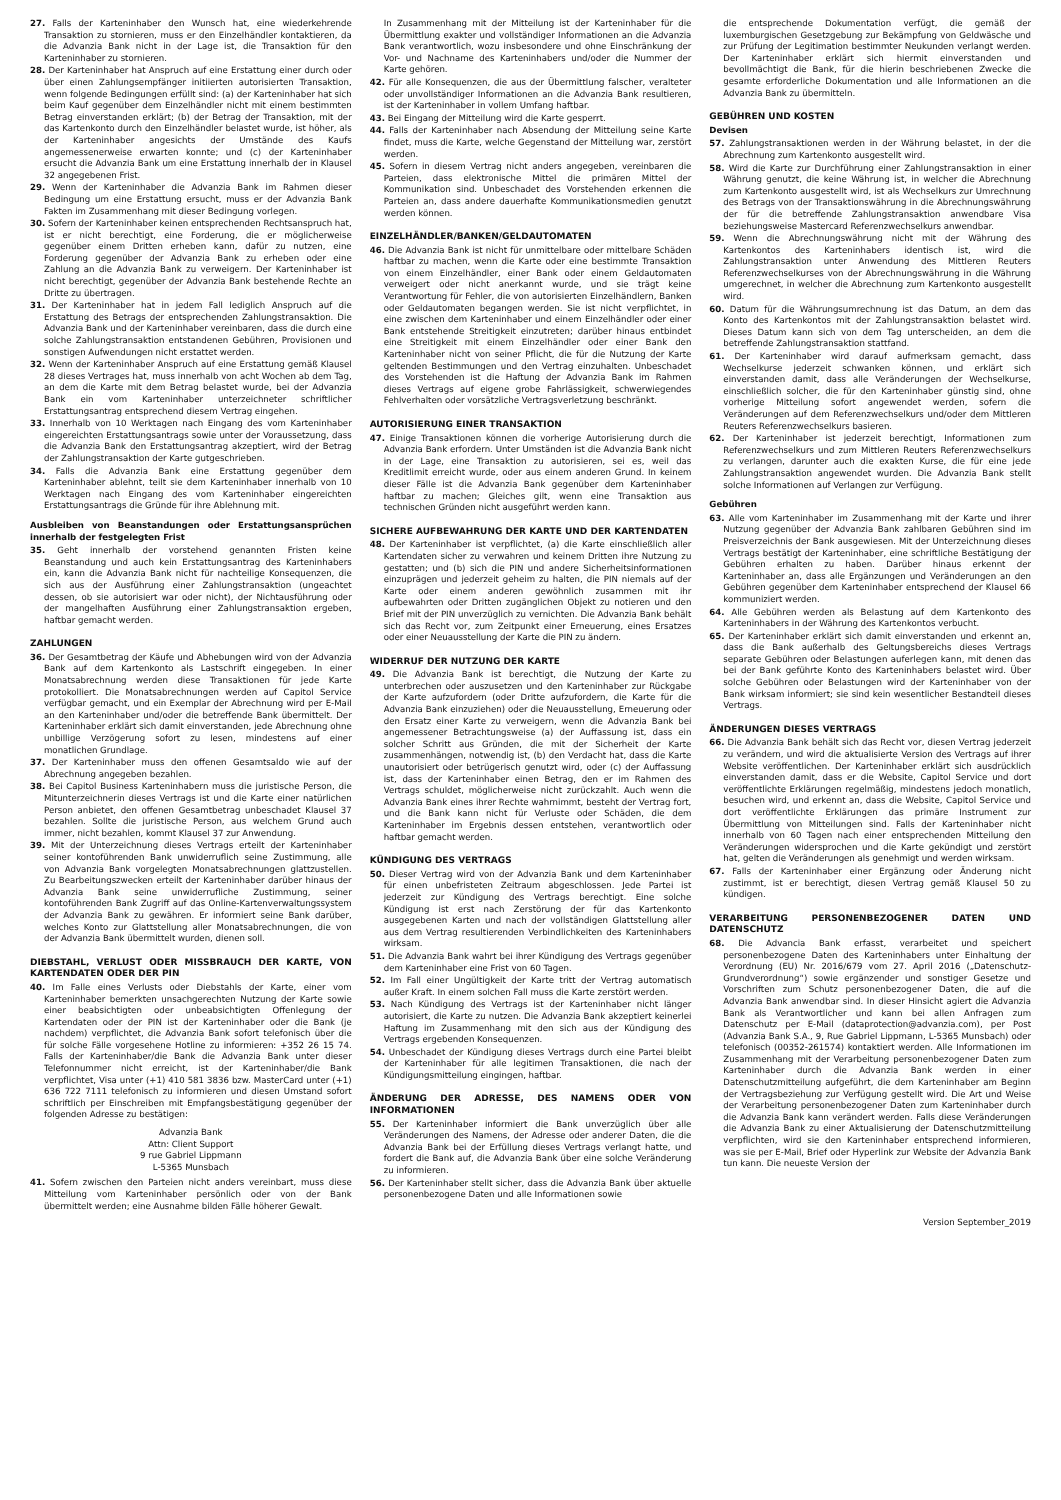27. Falls der Karteninhaber den Wunsch hat, eine wiederkehrende Transaktion zu stornieren, muss er den Einzelhändler kontaktieren, da die Advanzia Bank nicht in der Lage ist, die Transaktion für den Karteninhaber zu stornieren.
28. Der Karteninhaber hat Anspruch auf eine Erstattung einer durch oder über einen Zahlungsempfänger initiierten autorisierten Transaktion, wenn folgende Bedingungen erfüllt sind: (a) der Karteninhaber hat sich beim Kauf gegenüber dem Einzelhändler nicht mit einem bestimmten Betrag einverstanden erklärt; (b) der Betrag der Transaktion, mit der das Kartenkonto durch den Einzelhändler belastet wurde, ist höher, als der Karteninhaber angesichts der Umstände des Kaufs angemessenerweise erwarten konnte; und (c) der Karteninhaber ersucht die Advanzia Bank um eine Erstattung innerhalb der in Klausel 32 angegebenen Frist.
29. Wenn der Karteninhaber die Advanzia Bank im Rahmen dieser Bedingung um eine Erstattung ersucht, muss er der Advanzia Bank Fakten im Zusammenhang mit dieser Bedingung vorlegen.
30. Sofern der Karteninhaber keinen entsprechenden Rechtsanspruch hat, ist er nicht berechtigt, eine Forderung, die er möglicherweise gegenüber einem Dritten erheben kann, dafür zu nutzen, eine Forderung gegenüber der Advanzia Bank zu erheben oder eine Zahlung an die Advanzia Bank zu verweigern. Der Karteninhaber ist nicht berechtigt, gegenüber der Advanzia Bank bestehende Rechte an Dritte zu übertragen.
31. Der Karteninhaber hat in jedem Fall lediglich Anspruch auf die Erstattung des Betrags der entsprechenden Zahlungstransaktion. Die Advanzia Bank und der Karteninhaber vereinbaren, dass die durch eine solche Zahlungstransaktion entstandenen Gebühren, Provisionen und sonstigen Aufwendungen nicht erstattet werden.
32. Wenn der Karteninhaber Anspruch auf eine Erstattung gemäß Klausel 28 dieses Vertrages hat, muss innerhalb von acht Wochen ab dem Tag, an dem die Karte mit dem Betrag belastet wurde, bei der Advanzia Bank ein vom Karteninhaber unterzeichneter schriftlicher Erstattungsantrag entsprechend diesem Vertrag eingehen.
33. Innerhalb von 10 Werktagen nach Eingang des vom Karteninhaber eingereichten Erstattungsantrags sowie unter der Voraussetzung, dass die Advanzia Bank den Erstattungsantrag akzeptiert, wird der Betrag der Zahlungstransaktion der Karte gutgeschrieben.
34. Falls die Advanzia Bank eine Erstattung gegenüber dem Karteninhaber ablehnt, teilt sie dem Karteninhaber innerhalb von 10 Werktagen nach Eingang des vom Karteninhaber eingereichten Erstattungsantrags die Gründe für ihre Ablehnung mit.
Ausbleiben von Beanstandungen oder Erstattungsansprüchen innerhalb der festgelegten Frist
35. Geht innerhalb der vorstehend genannten Fristen keine Beanstandung und auch kein Erstattungsantrag des Karteninhabers ein, kann die Advanzia Bank nicht für nachteilige Konsequenzen, die sich aus der Ausführung einer Zahlungstransaktion (ungeachtet dessen, ob sie autorisiert war oder nicht), der Nichtausführung oder der mangelhaften Ausführung einer Zahlungstransaktion ergeben, haftbar gemacht werden.
ZAHLUNGEN
36. Der Gesamtbetrag der Käufe und Abhebungen wird von der Advanzia Bank auf dem Kartenkonto als Lastschrift eingegeben. In einer Monatsabrechnung werden diese Transaktionen für jede Karte protokolliert. Die Monatsabrechnungen werden auf Capitol Service verfügbar gemacht, und ein Exemplar der Abrechnung wird per E-Mail an den Karteninhaber und/oder die betreffende Bank übermittelt. Der Karteninhaber erklärt sich damit einverstanden, jede Abrechnung ohne unbillige Verzögerung sofort zu lesen, mindestens auf einer monatlichen Grundlage.
37. Der Karteninhaber muss den offenen Gesamtsaldo wie auf der Abrechnung angegeben bezahlen.
38. Bei Capitol Business Karteninhabern muss die juristische Person, die Mitunterzeichnerin dieses Vertrags ist und die Karte einer natürlichen Person anbietet, den offenen Gesamtbetrag unbeschadet Klausel 37 bezahlen. Sollte die juristische Person, aus welchem Grund auch immer, nicht bezahlen, kommt Klausel 37 zur Anwendung.
39. Mit der Unterzeichnung dieses Vertrags erteilt der Karteninhaber seiner kontoführenden Bank unwiderruflich seine Zustimmung, alle von Advanzia Bank vorgelegten Monatsabrechnungen glattzustellen. Zu Bearbeitungszwecken erteilt der Karteninhaber darüber hinaus der Advanzia Bank seine unwiderrufliche Zustimmung, seiner kontoführenden Bank Zugriff auf das Online-Kartenverwaltungssystem der Advanzia Bank zu gewähren. Er informiert seine Bank darüber, welches Konto zur Glattstellung aller Monatsabrechnungen, die von der Advanzia Bank übermittelt wurden, dienen soll.
DIEBSTAHL, VERLUST ODER MISSBRAUCH DER KARTE, VON KARTENDATEN ODER DER PIN
40. Im Falle eines Verlusts oder Diebstahls der Karte, einer vom Karteninhaber bemerkten unsachgerechten Nutzung der Karte sowie einer beabsichtigten oder unbeabsichtigten Offenlegung der Kartendaten oder der PIN ist der Karteninhaber oder die Bank (je nachdem) verpflichtet, die Advanzia Bank sofort telefonisch über die für solche Fälle vorgesehene Hotline zu informieren: +352 26 15 74. Falls der Karteninhaber/die Bank die Advanzia Bank unter dieser Telefonnummer nicht erreicht, ist der Karteninhaber/die Bank verpflichtet, Visa unter (+1) 410 581 3836 bzw. MasterCard unter (+1) 636 722 7111 telefonisch zu informieren und diesen Umstand sofort schriftlich per Einschreiben mit Empfangsbestätigung gegenüber der folgenden Adresse zu bestätigen:
Advanzia Bank
Attn: Client Support
9 rue Gabriel Lippmann
L-5365 Munsbach
41. Sofern zwischen den Parteien nicht anders vereinbart, muss diese Mitteilung vom Karteninhaber persönlich oder von der Bank übermittelt werden; eine Ausnahme bilden Fälle höherer Gewalt.
In Zusammenhang mit der Mitteilung ist der Karteninhaber für die Übermittlung exakter und vollständiger Informationen an die Advanzia Bank verantwortlich, wozu insbesondere und ohne Einschränkung der Vor- und Nachname des Karteninhabers und/oder die Nummer der Karte gehören.
42. Für alle Konsequenzen, die aus der Übermittlung falscher, veralteter oder unvollständiger Informationen an die Advanzia Bank resultieren, ist der Karteninhaber in vollem Umfang haftbar.
43. Bei Eingang der Mitteilung wird die Karte gesperrt.
44. Falls der Karteninhaber nach Absendung der Mitteilung seine Karte findet, muss die Karte, welche Gegenstand der Mitteilung war, zerstört werden.
45. Sofern in diesem Vertrag nicht anders angegeben, vereinbaren die Parteien, dass elektronische Mittel die primären Mittel der Kommunikation sind. Unbeschadet des Vorstehenden erkennen die Parteien an, dass andere dauerhafte Kommunikationsmedien genutzt werden können.
EINZELHÄNDLER/BANKEN/GELDAUTOMATEN
46. Die Advanzia Bank ist nicht für unmittelbare oder mittelbare Schäden haftbar zu machen, wenn die Karte oder eine bestimmte Transaktion von einem Einzelhändler, einer Bank oder einem Geldautomaten verweigert oder nicht anerkannt wurde, und sie trägt keine Verantwortung für Fehler, die von autorisierten Einzelhändlern, Banken oder Geldautomaten begangen werden. Sie ist nicht verpflichtet, in eine zwischen dem Karteninhaber und einem Einzelhändler oder einer Bank entstehende Streitigkeit einzutreten; darüber hinaus entbindet eine Streitigkeit mit einem Einzelhändler oder einer Bank den Karteninhaber nicht von seiner Pflicht, die für die Nutzung der Karte geltenden Bestimmungen und den Vertrag einzuhalten. Unbeschadet des Vorstehenden ist die Haftung der Advanzia Bank im Rahmen dieses Vertrags auf eigene grobe Fahrlässigkeit, schwerwiegendes Fehlverhalten oder vorsätzliche Vertragsverletzung beschränkt.
AUTORISIERUNG EINER TRANSAKTION
47. Einige Transaktionen können die vorherige Autorisierung durch die Advanzia Bank erfordern. Unter Umständen ist die Advanzia Bank nicht in der Lage, eine Transaktion zu autorisieren, sei es, weil das Kreditlimit erreicht wurde, oder aus einem anderen Grund. In keinem dieser Fälle ist die Advanzia Bank gegenüber dem Karteninhaber haftbar zu machen; Gleiches gilt, wenn eine Transaktion aus technischen Gründen nicht ausgeführt werden kann.
SICHERE AUFBEWAHRUNG DER KARTE UND DER KARTENDATEN
48. Der Karteninhaber ist verpflichtet, (a) die Karte einschließlich aller Kartendaten sicher zu verwahren und keinem Dritten ihre Nutzung zu gestatten; und (b) sich die PIN und andere Sicherheitsinformationen einzuprägen und jederzeit geheim zu halten, die PIN niemals auf der Karte oder einem anderen gewöhnlich zusammen mit ihr aufbewahrten oder Dritten zugänglichen Objekt zu notieren und den Brief mit der PIN unverzüglich zu vernichten. Die Advanzia Bank behält sich das Recht vor, zum Zeitpunkt einer Erneuerung, eines Ersatzes oder einer Neuausstellung der Karte die PIN zu ändern.
WIDERRUF DER NUTZUNG DER KARTE
49. Die Advanzia Bank ist berechtigt, die Nutzung der Karte zu unterbrechen oder auszusetzen und den Karteninhaber zur Rückgabe der Karte aufzufordern (oder Dritte aufzufordern, die Karte für die Advanzia Bank einzuziehen) oder die Neuausstellung, Erneuerung oder den Ersatz einer Karte zu verweigern, wenn die Advanzia Bank bei angemessener Betrachtungsweise (a) der Auffassung ist, dass ein solcher Schritt aus Gründen, die mit der Sicherheit der Karte zusammenhängen, notwendig ist, (b) den Verdacht hat, dass die Karte unautorisiert oder betrügerisch genutzt wird, oder (c) der Auffassung ist, dass der Karteninhaber einen Betrag, den er im Rahmen des Vertrags schuldet, möglicherweise nicht zurückzahlt. Auch wenn die Advanzia Bank eines ihrer Rechte wahrnimmt, besteht der Vertrag fort, und die Bank kann nicht für Verluste oder Schäden, die dem Karteninhaber im Ergebnis dessen entstehen, verantwortlich oder haftbar gemacht werden.
KÜNDIGUNG DES VERTRAGS
50. Dieser Vertrag wird von der Advanzia Bank und dem Karteninhaber für einen unbefristeten Zeitraum abgeschlossen. Jede Partei ist jederzeit zur Kündigung des Vertrags berechtigt. Eine solche Kündigung ist erst nach Zerstörung der für das Kartenkonto ausgegebenen Karten und nach der vollständigen Glattstellung aller aus dem Vertrag resultierenden Verbindlichkeiten des Karteninhabers wirksam.
51. Die Advanzia Bank wahrt bei ihrer Kündigung des Vertrags gegenüber dem Karteninhaber eine Frist von 60 Tagen.
52. Im Fall einer Ungültigkeit der Karte tritt der Vertrag automatisch außer Kraft. In einem solchen Fall muss die Karte zerstört werden.
53. Nach Kündigung des Vertrags ist der Karteninhaber nicht länger autorisiert, die Karte zu nutzen. Die Advanzia Bank akzeptiert keinerlei Haftung im Zusammenhang mit den sich aus der Kündigung des Vertrags ergebenden Konsequenzen.
54. Unbeschadet der Kündigung dieses Vertrags durch eine Partei bleibt der Karteninhaber für alle legitimen Transaktionen, die nach der Kündigungsmitteilung eingingen, haftbar.
ÄNDERUNG DER ADRESSE, DES NAMENS ODER VON INFORMATIONEN
55. Der Karteninhaber informiert die Bank unverzüglich über alle Veränderungen des Namens, der Adresse oder anderer Daten, die die Advanzia Bank bei der Erfüllung dieses Vertrags verlangt hatte, und fordert die Bank auf, die Advanzia Bank über eine solche Veränderung zu informieren.
56. Der Karteninhaber stellt sicher, dass die Advanzia Bank über aktuelle personenbezogene Daten und alle Informationen sowie
die entsprechende Dokumentation verfügt, die gemäß der luxemburgischen Gesetzgebung zur Bekämpfung von Geldwäsche und zur Prüfung der Legitimation bestimmter Neukunden verlangt werden. Der Karteninhaber erklärt sich hiermit einverstanden und bevollmächtigt die Bank, für die hierin beschriebenen Zwecke die gesamte erforderliche Dokumentation und alle Informationen an die Advanzia Bank zu übermitteln.
GEBÜHREN UND KOSTEN
Devisen
57. Zahlungstransaktionen werden in der Währung belastet, in der die Abrechnung zum Kartenkonto ausgestellt wird.
58. Wird die Karte zur Durchführung einer Zahlungstransaktion in einer Währung genutzt, die keine Währung ist, in welcher die Abrechnung zum Kartenkonto ausgestellt wird, ist als Wechselkurs zur Umrechnung des Betrags von der Transaktionswährung in die Abrechnungswährung der für die betreffende Zahlungstransaktion anwendbare Visa beziehungsweise Mastercard Referenzwechselkurs anwendbar.
59. Wenn die Abrechnungswährung nicht mit der Währung des Kartenkontos des Karteninhabers identisch ist, wird die Zahlungstransaktion unter Anwendung des Mittleren Reuters Referenzwechselkurses von der Abrechnungswährung in die Währung umgerechnet, in welcher die Abrechnung zum Kartenkonto ausgestellt wird.
60. Datum für die Währungsumrechnung ist das Datum, an dem das Konto des Kartenkontos mit der Zahlungstransaktion belastet wird. Dieses Datum kann sich von dem Tag unterscheiden, an dem die betreffende Zahlungstransaktion stattfand.
61. Der Karteninhaber wird darauf aufmerksam gemacht, dass Wechselkurse jederzeit schwanken können, und erklärt sich einverstanden damit, dass alle Veränderungen der Wechselkurse, einschließlich solcher, die für den Karteninhaber günstig sind, ohne vorherige Mitteilung sofort angewendet werden, sofern die Veränderungen auf dem Referenzwechselkurs und/oder dem Mittleren Reuters Referenzwechselkurs basieren.
62. Der Karteninhaber ist jederzeit berechtigt, Informationen zum Referenzwechselkurs und zum Mittleren Reuters Referenzwechselkurs zu verlangen, darunter auch die exakten Kurse, die für eine jede Zahlungstransaktion angewendet wurden. Die Advanzia Bank stellt solche Informationen auf Verlangen zur Verfügung.
Gebühren
63. Alle vom Karteninhaber im Zusammenhang mit der Karte und ihrer Nutzung gegenüber der Advanzia Bank zahlbaren Gebühren sind im Preisverzeichnis der Bank ausgewiesen. Mit der Unterzeichnung dieses Vertrags bestätigt der Karteninhaber, eine schriftliche Bestätigung der Gebühren erhalten zu haben. Darüber hinaus erkennt der Karteninhaber an, dass alle Ergänzungen und Veränderungen an den Gebühren gegenüber dem Karteninhaber entsprechend der Klausel 66 kommuniziert werden.
64. Alle Gebühren werden als Belastung auf dem Kartenkonto des Karteninhabers in der Währung des Kartenkontos verbucht.
65. Der Karteninhaber erklärt sich damit einverstanden und erkennt an, dass die Bank außerhalb des Geltungsbereichs dieses Vertrags separate Gebühren oder Belastungen auferlegen kann, mit denen das bei der Bank geführte Konto des Karteninhabers belastet wird. Über solche Gebühren oder Belastungen wird der Karteninhaber von der Bank wirksam informiert; sie sind kein wesentlicher Bestandteil dieses Vertrags.
ÄNDERUNGEN DIESES VERTRAGS
66. Die Advanzia Bank behält sich das Recht vor, diesen Vertrag jederzeit zu verändern, und wird die aktualisierte Version des Vertrags auf ihrer Website veröffentlichen. Der Karteninhaber erklärt sich ausdrücklich einverstanden damit, dass er die Website, Capitol Service und dort veröffentlichte Erklärungen regelmäßig, mindestens jedoch monatlich, besuchen wird, und erkennt an, dass die Website, Capitol Service und dort veröffentlichte Erklärungen das primäre Instrument zur Übermittlung von Mitteilungen sind. Falls der Karteninhaber nicht innerhalb von 60 Tagen nach einer entsprechenden Mitteilung den Veränderungen widersprochen und die Karte gekündigt und zerstört hat, gelten die Veränderungen als genehmigt und werden wirksam.
67. Falls der Karteninhaber einer Ergänzung oder Änderung nicht zustimmt, ist er berechtigt, diesen Vertrag gemäß Klausel 50 zu kündigen.
VERARBEITUNG PERSONENBEZOGENER DATEN UND DATENSCHUTZ
68. Die Advancia Bank erfasst, verarbeitet und speichert personenbezogene Daten des Karteninhabers unter Einhaltung der Verordnung (EU) Nr. 2016/679 vom 27. April 2016 („Datenschutz-Grundverordnung“) sowie ergänzender und sonstiger Gesetze und Vorschriften zum Schutz personenbezogener Daten, die auf die Advanzia Bank anwendbar sind. In dieser Hinsicht agiert die Advanzia Bank als Verantwortlicher und kann bei allen Anfragen zum Datenschutz per E-Mail (dataprotection@advanzia.com), per Post (Advanzia Bank S.A., 9, Rue Gabriel Lippmann, L-5365 Munsbach) oder telefonisch (00352-261574) kontaktiert werden. Alle Informationen im Zusammenhang mit der Verarbeitung personenbezogener Daten zum Karteninhaber durch die Advanzia Bank werden in einer Datenschutzmitteilung aufgeführt, die dem Karteninhaber am Beginn der Vertragsbeziehung zur Verfügung gestellt wird. Die Art und Weise der Verarbeitung personenbezogener Daten zum Karteninhaber durch die Advanzia Bank kann verändert werden. Falls diese Veränderungen die Advanzia Bank zu einer Aktualisierung der Datenschutzmitteilung verpflichten, wird sie den Karteninhaber entsprechend informieren, was sie per E-Mail, Brief oder Hyperlink zur Website der Advanzia Bank tun kann. Die neueste Version der
Version September_2019